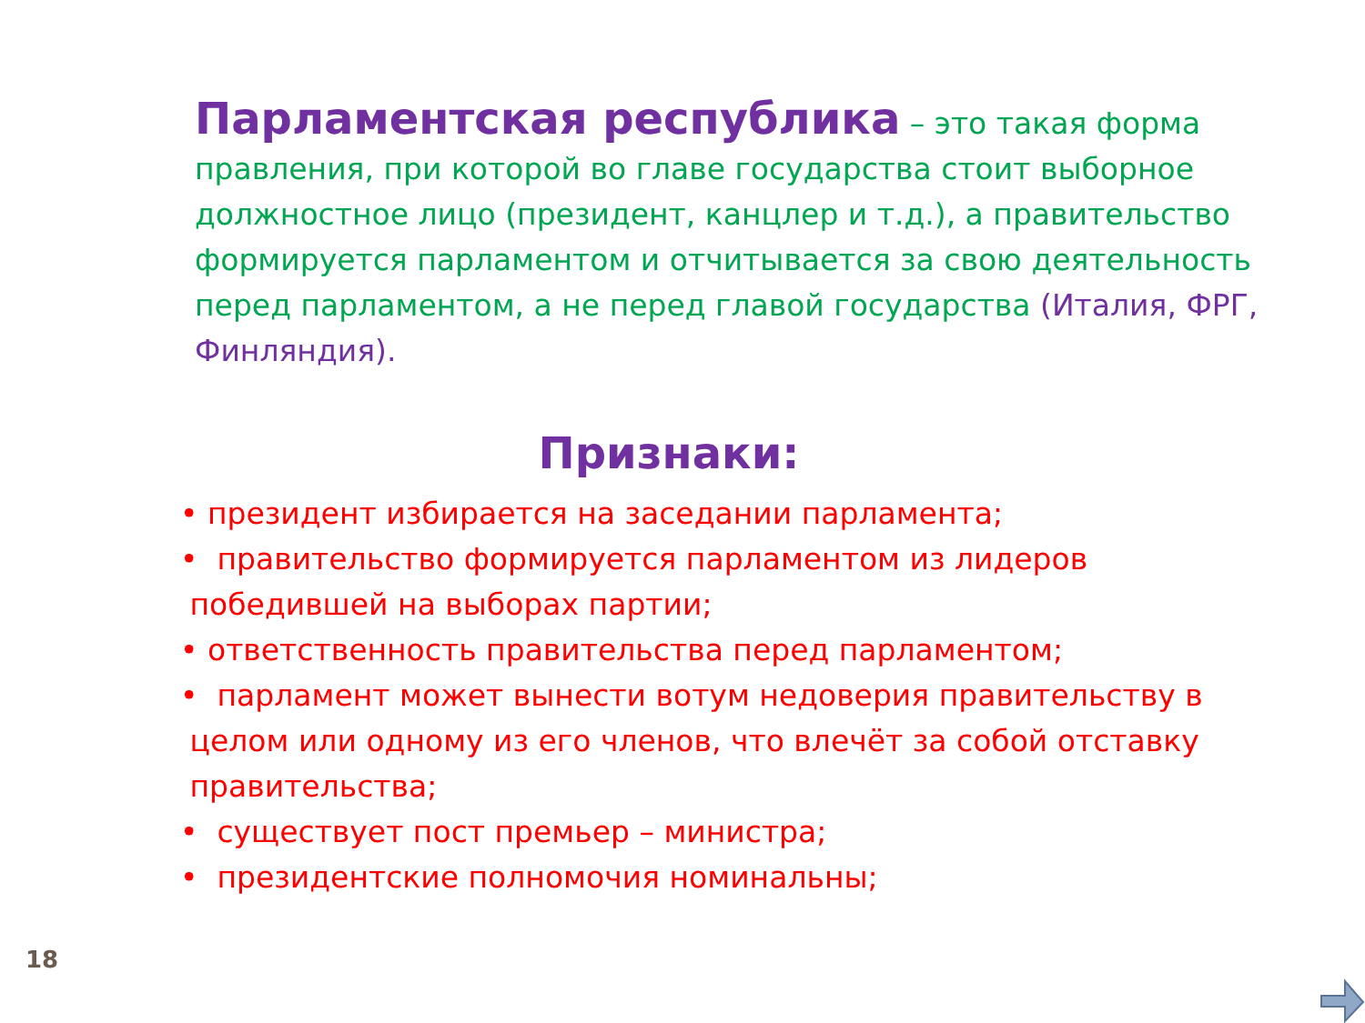Парламентская республика – это такая форма правления, при которой во главе государства стоит выборное должностное лицо (президент, канцлер и т.д.), а правительство формируется парламентом и отчитывается за свою деятельность перед парламентом, а не перед главой государства (Италия, ФРГ, Финляндия).
Признаки:
• президент избирается на заседании парламента;
• правительство формируется парламентом из лидеров
победившей на выборах партии;
• ответственность правительства перед парламентом;
• парламент может вынести вотум недоверия правительству в
целом или одному из его членов, что влечёт за собой отставку
правительства;
• существует пост премьер – министра;
• президентские полномочия номинальны;
18